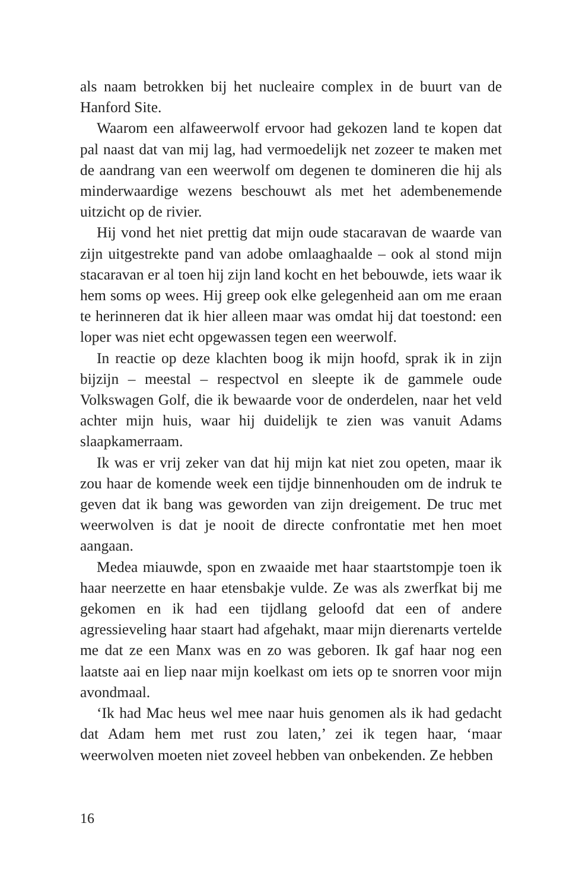als naam betrokken bij het nucleaire complex in de buurt van de Hanford Site.
Waarom een alfaweerwolf ervoor had gekozen land te kopen dat pal naast dat van mij lag, had vermoedelijk net zozeer te maken met de aandrang van een weerwolf om degenen te domineren die hij als minderwaardige wezens beschouwt als met het adembenemende uitzicht op de rivier.
Hij vond het niet prettig dat mijn oude stacaravan de waarde van zijn uitgestrekte pand van adobe omlaaghaalde – ook al stond mijn stacaravan er al toen hij zijn land kocht en het bebouwde, iets waar ik hem soms op wees. Hij greep ook elke gelegenheid aan om me eraan te herinneren dat ik hier alleen maar was omdat hij dat toestond: een loper was niet echt opgewassen tegen een weerwolf.
In reactie op deze klachten boog ik mijn hoofd, sprak ik in zijn bijzijn – meestal – respectvol en sleepte ik de gammele oude Volkswagen Golf, die ik bewaarde voor de onderdelen, naar het veld achter mijn huis, waar hij duidelijk te zien was vanuit Adams slaapkamerraam.
Ik was er vrij zeker van dat hij mijn kat niet zou opeten, maar ik zou haar de komende week een tijdje binnenhouden om de indruk te geven dat ik bang was geworden van zijn dreigement. De truc met weerwolven is dat je nooit de directe confrontatie met hen moet aangaan.
Medea miauwde, spon en zwaaide met haar staartstompje toen ik haar neerzette en haar etensbakje vulde. Ze was als zwerfkat bij me gekomen en ik had een tijdlang geloofd dat een of andere agressieveling haar staart had afgehakt, maar mijn dierenarts vertelde me dat ze een Manx was en zo was geboren. Ik gaf haar nog een laatste aai en liep naar mijn koelkast om iets op te snorren voor mijn avondmaal.
‘Ik had Mac heus wel mee naar huis genomen als ik had gedacht dat Adam hem met rust zou laten,’ zei ik tegen haar, ‘maar weerwolven moeten niet zoveel hebben van onbekenden. Ze hebben
16